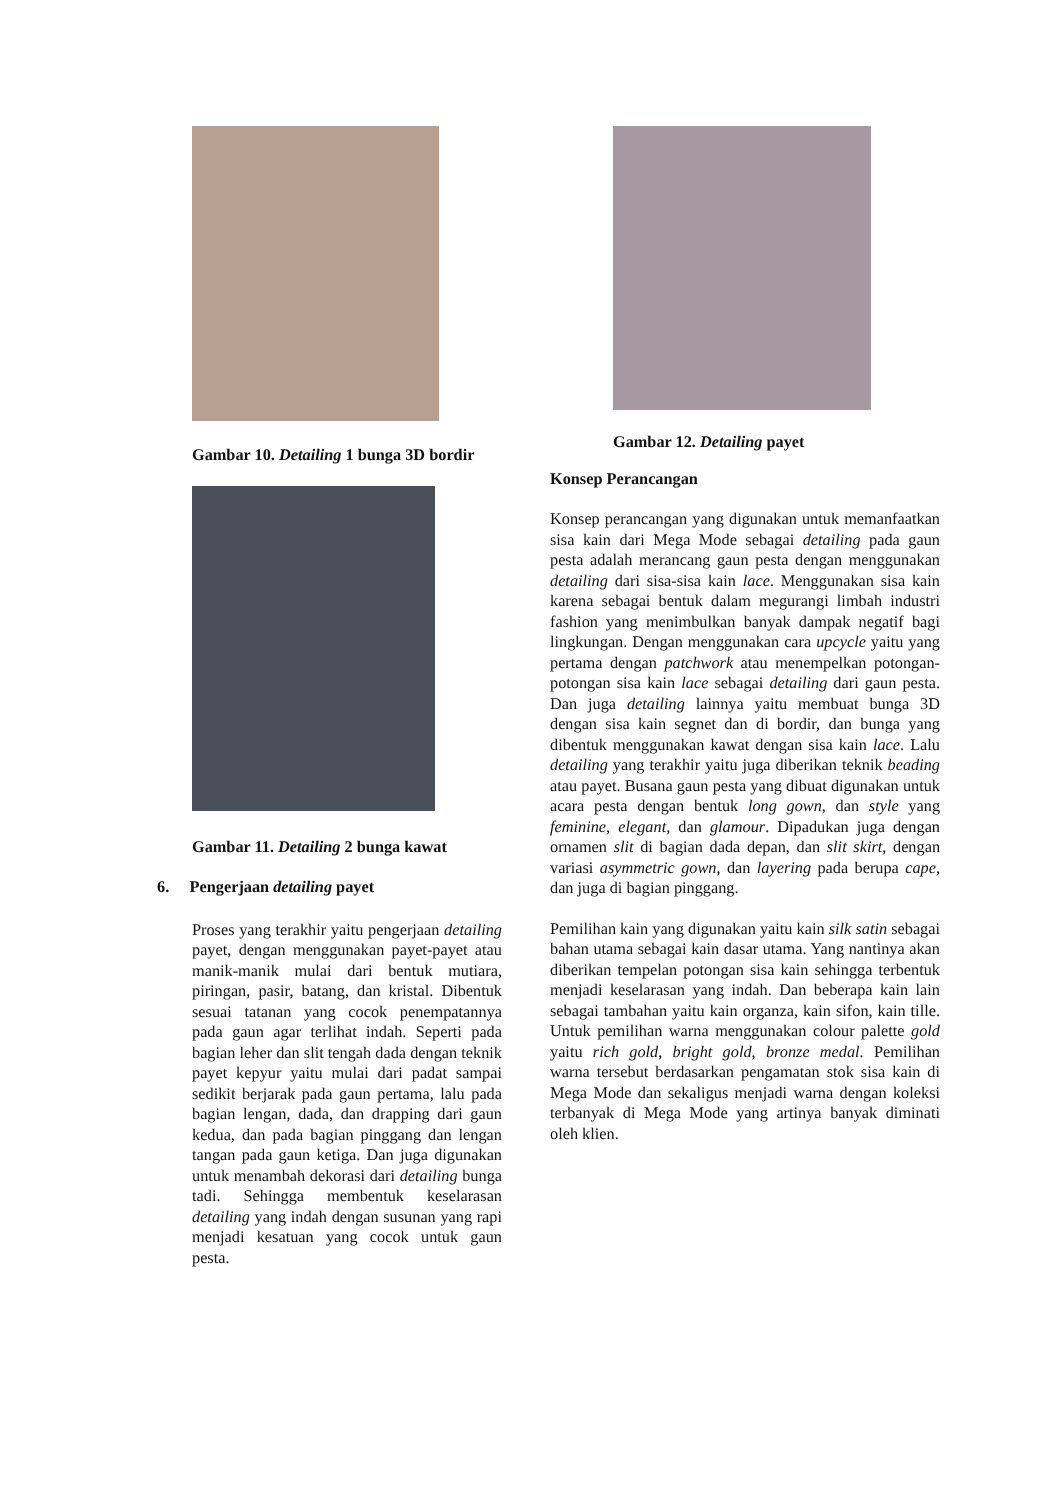Gambar 10. Detailing 1 bunga 3D bordir
Gambar 11. Detailing 2 bunga kawat
6. Pengerjaan detailing payet
Proses yang terakhir yaitu pengerjaan detailing payet, dengan menggunakan payet-payet atau manik-manik mulai dari bentuk mutiara, piringan, pasir, batang, dan kristal. Dibentuk sesuai tatanan yang cocok penempatannya pada gaun agar terlihat indah. Seperti pada bagian leher dan slit tengah dada dengan teknik payet kepyur yaitu mulai dari padat sampai sedikit berjarak pada gaun pertama, lalu pada bagian lengan, dada, dan drapping dari gaun kedua, dan pada bagian pinggang dan lengan tangan pada gaun ketiga. Dan juga digunakan untuk menambah dekorasi dari detailing bunga tadi. Sehingga membentuk keselarasan detailing yang indah dengan susunan yang rapi menjadi kesatuan yang cocok untuk gaun pesta.
Gambar 12. Detailing payet
Konsep Perancangan
Konsep perancangan yang digunakan untuk memanfaatkan sisa kain dari Mega Mode sebagai detailing pada gaun pesta adalah merancang gaun pesta dengan menggunakan detailing dari sisa-sisa kain lace. Menggunakan sisa kain karena sebagai bentuk dalam megurangi limbah industri fashion yang menimbulkan banyak dampak negatif bagi lingkungan. Dengan menggunakan cara upcycle yaitu yang pertama dengan patchwork atau menempelkan potongan-potongan sisa kain lace sebagai detailing dari gaun pesta. Dan juga detailing lainnya yaitu membuat bunga 3D dengan sisa kain segnet dan di bordir, dan bunga yang dibentuk menggunakan kawat dengan sisa kain lace. Lalu detailing yang terakhir yaitu juga diberikan teknik beading atau payet. Busana gaun pesta yang dibuat digunakan untuk acara pesta dengan bentuk long gown, dan style yang feminine, elegant, dan glamour. Dipadukan juga dengan ornamen slit di bagian dada depan, dan slit skirt, dengan variasi asymmetric gown, dan layering pada berupa cape, dan juga di bagian pinggang.
Pemilihan kain yang digunakan yaitu kain silk satin sebagai bahan utama sebagai kain dasar utama. Yang nantinya akan diberikan tempelan potongan sisa kain sehingga terbentuk menjadi keselarasan yang indah. Dan beberapa kain lain sebagai tambahan yaitu kain organza, kain sifon, kain tille. Untuk pemilihan warna menggunakan colour palette gold yaitu rich gold, bright gold, bronze medal. Pemilihan warna tersebut berdasarkan pengamatan stok sisa kain di Mega Mode dan sekaligus menjadi warna dengan koleksi terbanyak di Mega Mode yang artinya banyak diminati oleh klien.